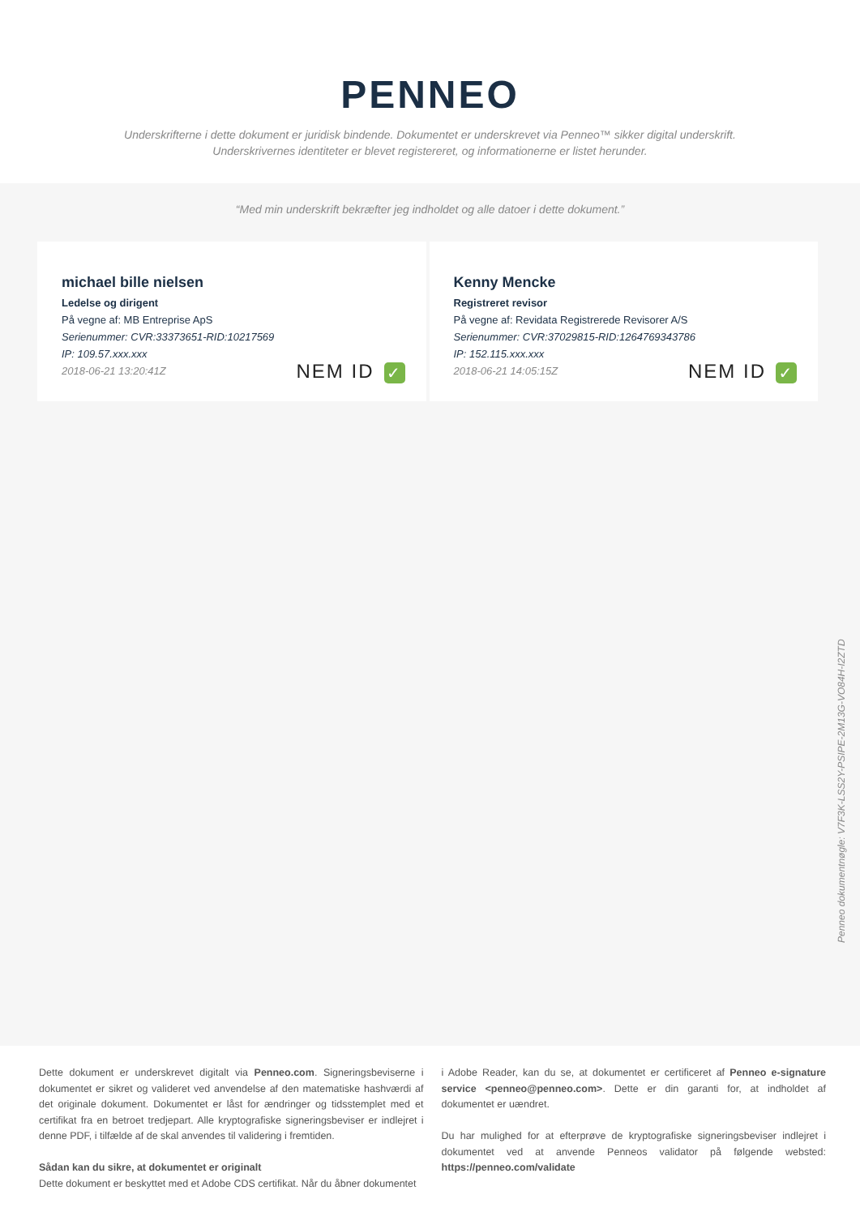PENNEO
Underskrifterne i dette dokument er juridisk bindende. Dokumentet er underskrevet via Penneo™ sikker digital underskrift.
Underskrivernes identiteter er blevet registereret, og informationerne er listet herunder.
“Med min underskrift bekræfter jeg indholdet og alle datoer i dette dokument.”
michael bille nielsen
Ledelse og dirigent
På vegne af: MB Entreprise ApS
Serienummer: CVR:33373651-RID:10217569
IP: 109.57.xxx.xxx
2018-06-21 13:20:41Z
NEM ID ✓
Kenny Mencke
Registreret revisor
På vegne af: Revidata Registrerede Revisorer A/S
Serienummer: CVR:37029815-RID:1264769343786
IP: 152.115.xxx.xxx
2018-06-21 14:05:15Z
NEM ID ✓
Penneo dokumentnøgle: V7F3K-LSS2Y-PSIPE-2M13G-VO84H-I2ZTD
Dette dokument er underskrevet digitalt via Penneo.com. Signeringsbeviserne i dokumentet er sikret og valideret ved anvendelse af den matematiske hashværdi af det originale dokument. Dokumentet er låst for ændringer og tidsstemplet med et certifikat fra en betroet tredjepart. Alle kryptografiske signeringsbeviser er indlejret i denne PDF, i tilfælde af de skal anvendes til validering i fremtiden.
Sådan kan du sikre, at dokumentet er originalt
Dette dokument er beskyttet med et Adobe CDS certifikat. Når du åbner dokumentet
i Adobe Reader, kan du se, at dokumentet er certificeret af Penneo e-signature service <penneo@penneo.com>. Dette er din garanti for, at indholdet af dokumentet er uændret.
Du har mulighed for at efterprøve de kryptografiske signeringsbeviser indlejret i dokumentet ved at anvende Penneos validator på følgende websted: https://penneo.com/validate